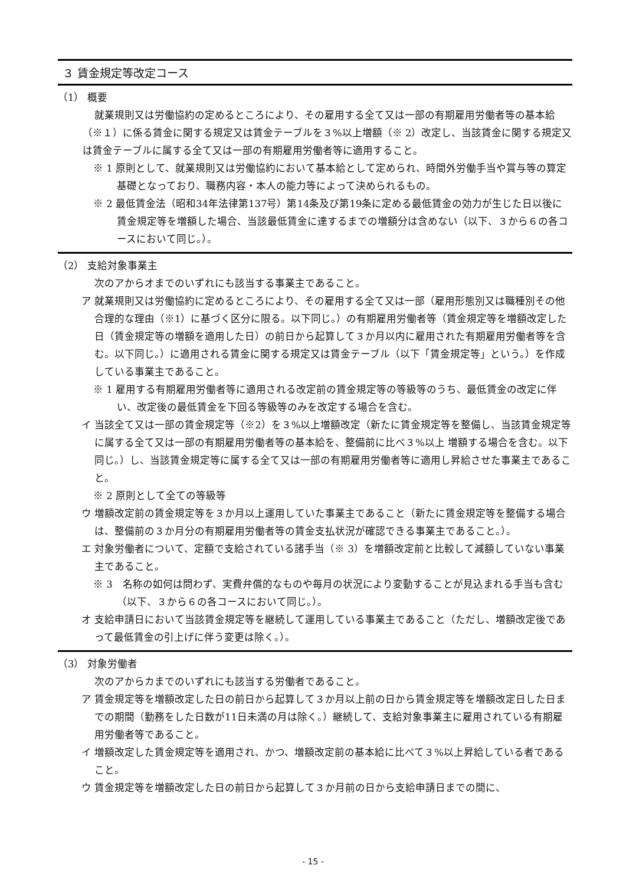３ 賃金規定等改定コース
（1） 概要
就業規則又は労働協約の定めるところにより、その雇用する全て又は一部の有期雇用労働者等の基本給（※１）に係る賃金に関する規定又は賃金テーブルを３%以上増額（※ 2）改定し、当該賃金に関する規定又は賃金テーブルに属する全て又は一部の有期雇用労働者等に適用すること。
※ 1 原則として、就業規則又は労働協約において基本給として定められ、時間外労働手当や賞与等の算定基礎となっており、職務内容・本人の能力等によって決められるもの。
※ 2 最低賃金法（昭和34年法律第137号）第14条及び第19条に定める最低賃金の効力が生じた日以後に賃金規定等を増額した場合、当該最低賃金に達するまでの増額分は含めない（以下、３から６の各コースにおいて同じ。）。
（2） 支給対象事業主
次のアからオまでのいずれにも該当する事業主であること。
ア 就業規則又は労働協約に定めるところにより、その雇用する全て又は一部（雇用形態別又は職種別その他合理的な理由（※1）に基づく区分に限る。以下同じ。）の有期雇用労働者等（賃金規定等を増額改定した日（賃金規定等の増額を適用した日）の前日から起算して３か月以内に雇用された有期雇用労働者等を含む。以下同じ。）に適用される賃金に関する規定又は賃金テーブル（以下「賃金規定等」という。）を作成している事業主であること。
※ 1 雇用する有期雇用労働者等に適用される改定前の賃金規定等の等級等のうち、最低賃金の改定に伴い、改定後の最低賃金を下回る等級等のみを改定する場合を含む。
イ 当該全て又は一部の賃金規定等（※2）を３%以上増額改定（新たに賃金規定等を整備し、当該賃金規定等に属する全て又は一部の有期雇用労働者等の基本給を、整備前に比べ３%以上 増額する場合を含む。以下同じ。）し、当該賃金規定等に属する全て又は一部の有期雇用労働者等に適用し昇給させた事業主であること。
※ 2 原則として全ての等級等
ウ 増額改定前の賃金規定等を３か月以上運用していた事業主であること（新たに賃金規定等を整備する場合は、整備前の３か月分の有期雇用労働者等の賃金支払状況が確認できる事業主であること。）。
エ 対象労働者について、定額で支給されている諸手当（※ 3）を増額改定前と比較して減額していない事業主であること。
※ 3　名称の如何は問わず、実費弁償的なものや毎月の状況により変動することが見込まれる手当も含む（以下、３から６の各コースにおいて同じ。）。
オ 支給申請日において当該賃金規定等を継続して運用している事業主であること（ただし、増額改定後であって最低賃金の引上げに伴う変更は除く。）。
（3） 対象労働者
次のアからカまでのいずれにも該当する労働者であること。
ア 賃金規定等を増額改定した日の前日から起算して３か月以上前の日から賃金規定等を増額改定日した日までの期間（勤務をした日数が11日未満の月は除く。）継続して、支給対象事業主に雇用されている有期雇用労働者等であること。
イ 増額改定した賃金規定等を適用され、かつ、増額改定前の基本給に比べて３%以上昇給している者であること。
ウ 賃金規定等を増額改定した日の前日から起算して３か月前の日から支給申請日までの間に、
- 15 -